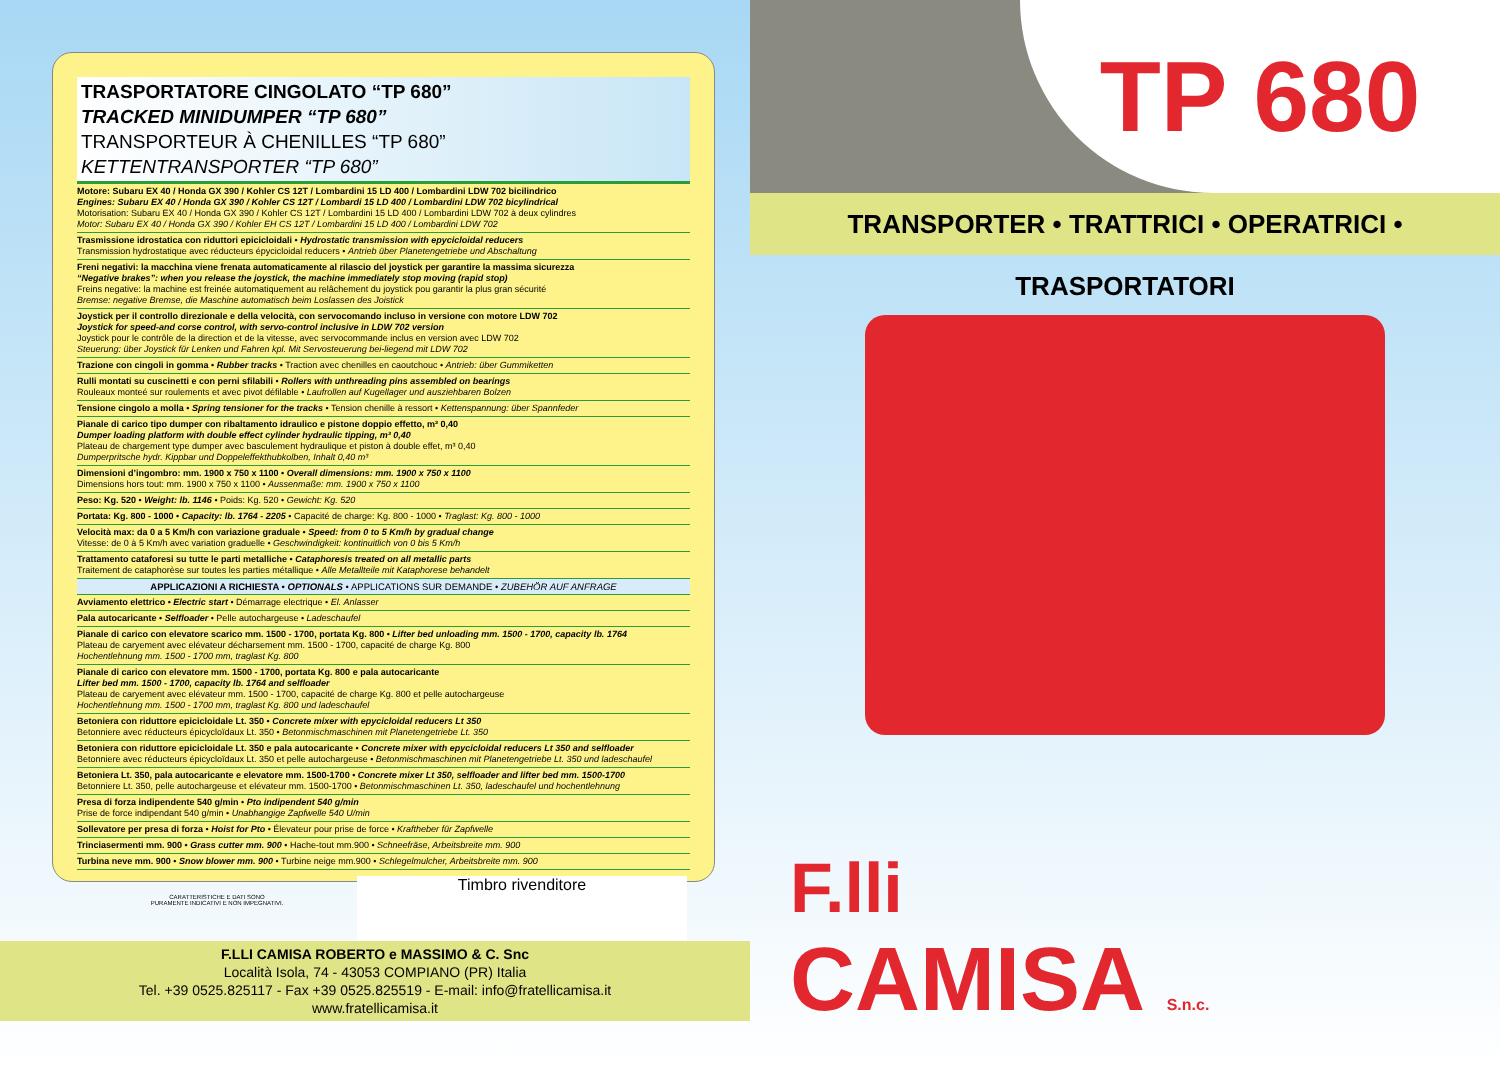TRASPORTATORE CINGOLATO “TP 680”
TRACKED MINIDUMPER “TP 680”
TRANSPORTEUR À CHENILLES “TP 680”
KETTENTRANSPORTER “TP 680”
Motore: Subaru EX 40 / Honda GX 390 / Kohler CS 12T / Lombardini 15 LD 400 / Lombardini LDW 702 bicilindrico
Engines: Subaru EX 40 / Honda GX 390 / Kohler CS 12T / Lombardi 15 LD 400 / Lombardini LDW 702 bicylindrical
Motorisation: Subaru EX 40 / Honda GX 390 / Kohler CS 12T / Lombardini 15 LD 400 / Lombardini LDW 702 à deux cylindres
Motor: Subaru EX 40 / Honda GX 390 / Kohler EH CS 12T / Lombardini 15 LD 400 / Lombardini LDW 702
Trasmissione idrostatica con riduttori epicicloidali • Hydrostatic transmission with epycicloidal reducers
Transmission hydrostatique avec réducteurs épycicloidal reducers • Antrieb über Planetengetriebe und Abschaltung
Freni negativi: la macchina viene frenata automaticamente al rilascio del joystick per garantire la massima sicurezza
“Negative brakes”: when you release the joystick, the machine immediately stop moving (rapid stop)
Freins negative: la machine est freinée automatiquement au relâchement du joystick pou garantir la plus gran sécurité
Bremse: negative Bremse, die Maschine automatisch beim Loslassen des Joistick
Joystick per il controllo direzionale e della velocità, con servocomando incluso in versione con motore LDW 702
Joystick for speed-and corse control, with servo-control inclusive in LDW 702 version
Joystick pour le contrôle de la direction et de la vitesse, avec servocommande inclus en version avec LDW 702
Steuerung: über Joystick für Lenken und Fahren kpl. Mit Servosteuerung bei-liegend mit LDW 702
Trazione con cingoli in gomma • Rubber tracks • Traction avec chenilles en caoutchouc • Antrieb: über Gummiketten
Rulli montati su cuscinetti e con perni sfilabili • Rollers with unthreading pins assembled on bearings
Rouleaux monteé sur roulements et avec pivot défilable • Laufrollen auf Kugellager und ausziehbaren Bolzen
Tensione cingolo a molla • Spring tensioner for the tracks • Tension chenille à ressort • Kettenspannung: über Spannfeder
Pianale di carico tipo dumper con ribaltamento idraulico e pistone doppio effetto, m³ 0,40
Dumper loading platform with double effect cylinder hydraulic tipping, m³ 0,40
Plateau de chargement type dumper avec basculement hydraulique et piston à double effet, m³ 0,40
Dumperpritsche hydr. Kippbar und Doppeleffekthubkolben, Inhalt 0,40 m³
Dimensioni d’ingombro: mm. 1900 x 750 x 1100 • Overall dimensions: mm. 1900 x 750 x 1100
Dimensions hors tout: mm. 1900 x 750 x 1100 • Aussenmaße: mm. 1900 x 750 x 1100
Peso: Kg. 520 • Weight: lb. 1146 • Poids: Kg. 520 • Gewicht: Kg. 520
Portata: Kg. 800 - 1000 • Capacity: lb. 1764 - 2205 • Capacité de charge: Kg. 800 - 1000 • Traglast: Kg. 800 - 1000
Velocità max: da 0 a 5 Km/h con variazione graduale • Speed: from 0 to 5 Km/h by gradual change
Vitesse: de 0 à 5 Km/h avec variation graduelle • Geschwindigkeit: kontinuitlich von 0 bis 5 Km/h
Trattamento cataforesi su tutte le parti metalliche • Cataphoresis treated on all metallic parts
Traitement de cataphorèse sur toutes les parties métallique • Alle Metallteile mit Kataphorese behandelt
APPLICAZIONI A RICHIESTA • OPTIONALS • APPLICATIONS SUR DEMANDE • ZUBEHÖR AUF ANFRAGE
Avviamento elettrico • Electric start • Démarrage electrique • El. Anlasser
Pala autocaricante • Selfloader • Pelle autochargeuse • Ladeschaufel
Pianale di carico con elevatore scarico mm. 1500 - 1700, portata Kg. 800 • Lifter bed unloading mm. 1500 - 1700, capacity lb. 1764
Plateau de caryement avec elévateur décharsement mm. 1500 - 1700, capacité de charge Kg. 800
Hochentlehnung mm. 1500 - 1700 mm, traglast Kg. 800
Pianale di carico con elevatore mm. 1500 - 1700, portata Kg. 800 e pala autocaricante
Lifter bed mm. 1500 - 1700, capacity lb. 1764 and selfloader
Plateau de caryement avec elévateur mm. 1500 - 1700, capacité de charge Kg. 800 et pelle autochargeuse
Hochentlehnung mm. 1500 - 1700 mm, traglast Kg. 800 und ladeschaufel
Betoniera con riduttore epicicloidale Lt. 350 • Concrete mixer with epycicloidal reducers Lt 350
Betonniere avec réducteurs épicycloïdaux Lt. 350 • Betonmischmaschinen mit Planetengetriebe Lt. 350
Betoniera con riduttore epicicloidale Lt. 350 e pala autocaricante • Concrete mixer with epycicloidal reducers Lt 350 and selfloader
Betonniere avec réducteurs épicycloïdaux Lt. 350 et pelle autochargeuse • Betonmischmaschinen mit Planetengetriebe Lt. 350 und ladeschaufel
Betoniera Lt. 350, pala autocaricante e elevatore mm. 1500-1700 • Concrete mixer Lt 350, selfloader and lifter bed mm. 1500-1700
Betonniere Lt. 350, pelle autochargeuse et elévateur mm. 1500-1700 • Betonmischmaschinen Lt. 350, ladeschaufel und hochentlehnung
Presa di forza indipendente 540 g/min • Pto indipendent 540 g/min
Prise de force indipendant 540 g/min • Unabhangige Zapfwelle 540 U/min
Sollevatore per presa di forza • Hoist for Pto • Élevateur pour prise de force • Kraftheber für Zapfwelle
Trinciasermenti mm. 900 • Grass cutter mm. 900 • Hache-tout mm.900 • Schneefräse, Arbeitsbreite mm. 900
Turbina neve mm. 900 • Snow blower mm. 900 • Turbine neige mm.900 • Schlegelmulcher, Arbeitsbreite mm. 900
CARATTERISTICHE E DATI SONO
PURAMENTE INDICATIVI E NON IMPEGNATIVI.
Timbro rivenditore
F.LLI CAMISA ROBERTO e MASSIMO & C. Snc
Località Isola, 74 - 43053 COMPIANO (PR) Italia
Tel. +39 0525.825117 - Fax +39 0525.825519 - E-mail: info@fratellicamisa.it
www.fratellicamisa.it
TP 680
TRANSPORTER • TRATTRICI • OPERATRICI • TRASPORTATORI
F.lli
CAMISA S.n.c.